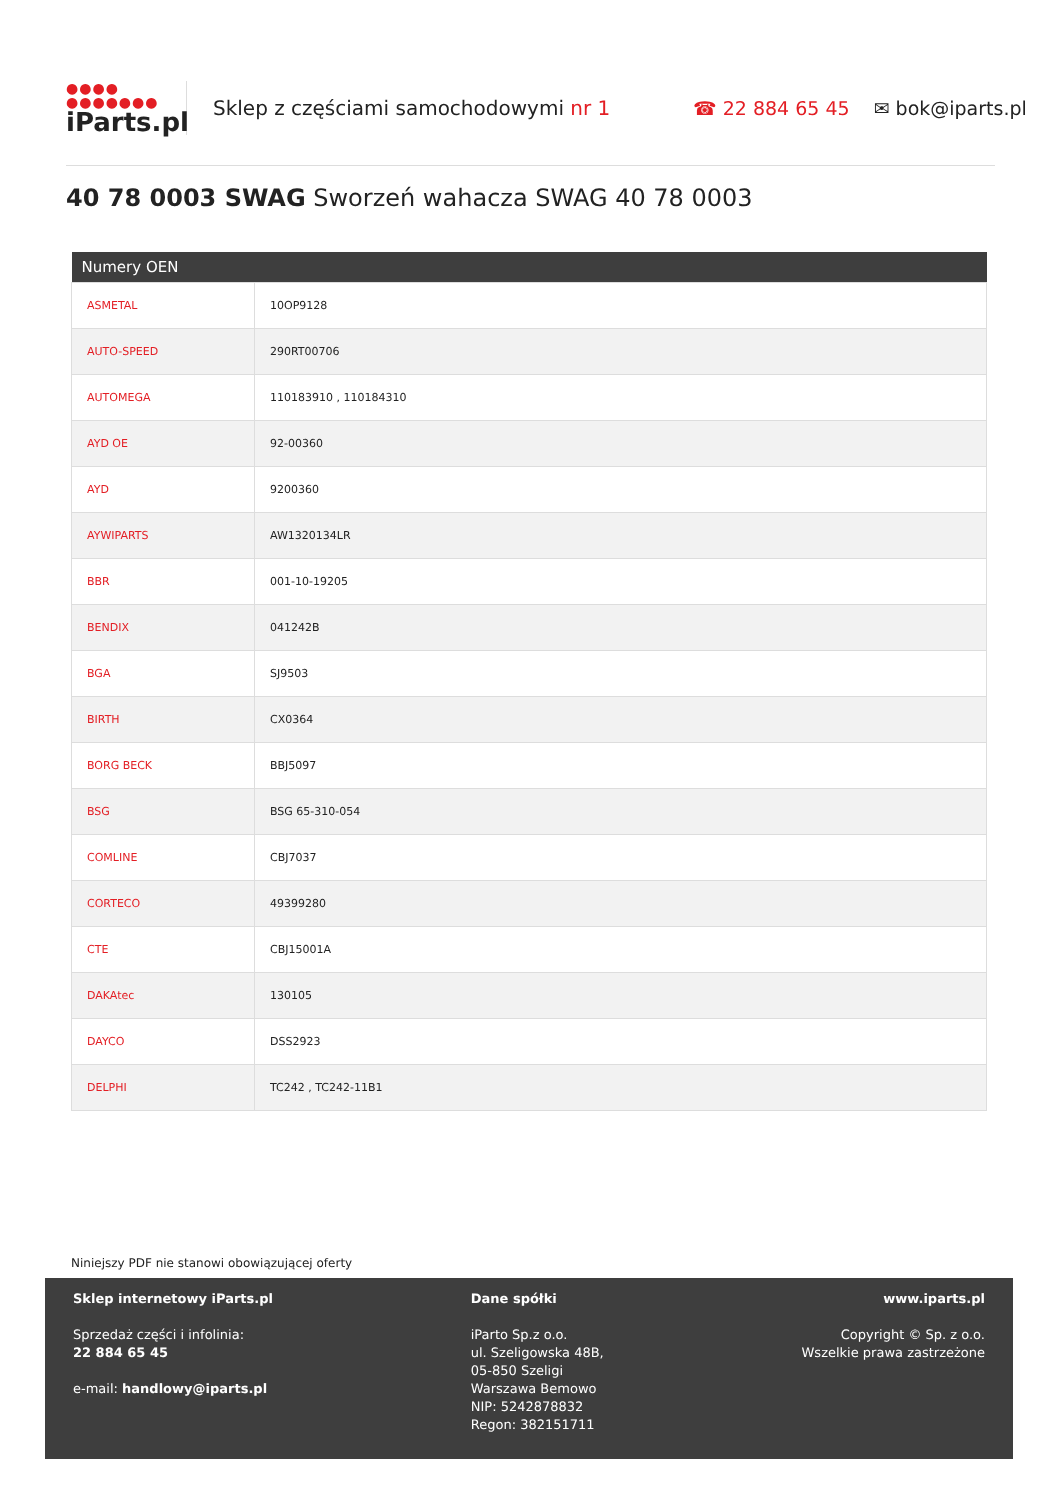●●●●
●●●●●●●
iParts.pl
Sklep z częściami samochodowymi nr 1 ☎ 22 884 65 45 ✉ bok@iparts.pl
40 78 0003 SWAG Sworzeń wahacza SWAG 40 78 0003
| Numery OEN | |
| --- | --- |
| ASMETAL | 10OP9128 |
| AUTO-SPEED | 290RT00706 |
| AUTOMEGA | 110183910 , 110184310 |
| AYD OE | 92-00360 |
| AYD | 9200360 |
| AYWIPARTS | AW1320134LR |
| BBR | 001-10-19205 |
| BENDIX | 041242B |
| BGA | SJ9503 |
| BIRTH | CX0364 |
| BORG BECK | BBJ5097 |
| BSG | BSG 65-310-054 |
| COMLINE | CBJ7037 |
| CORTECO | 49399280 |
| CTE | CBJ15001A |
| DAKAtec | 130105 |
| DAYCO | DSS2923 |
| DELPHI | TC242 , TC242-11B1 |
Niniejszy PDF nie stanowi obowiązującej oferty
Sklep internetowy iParts.pl
Sprzedaż części i infolinia:
22 884 65 45
e-mail: handlowy@iparts.pl
Dane spółki
iParto Sp.z o.o.
ul. Szeligowska 48B,
05-850 Szeligi
Warszawa Bemowo
NIP: 5242878832
Regon: 382151711
www.iparts.pl
Copyright © Sp. z o.o.
Wszelkie prawa zastrzeżone